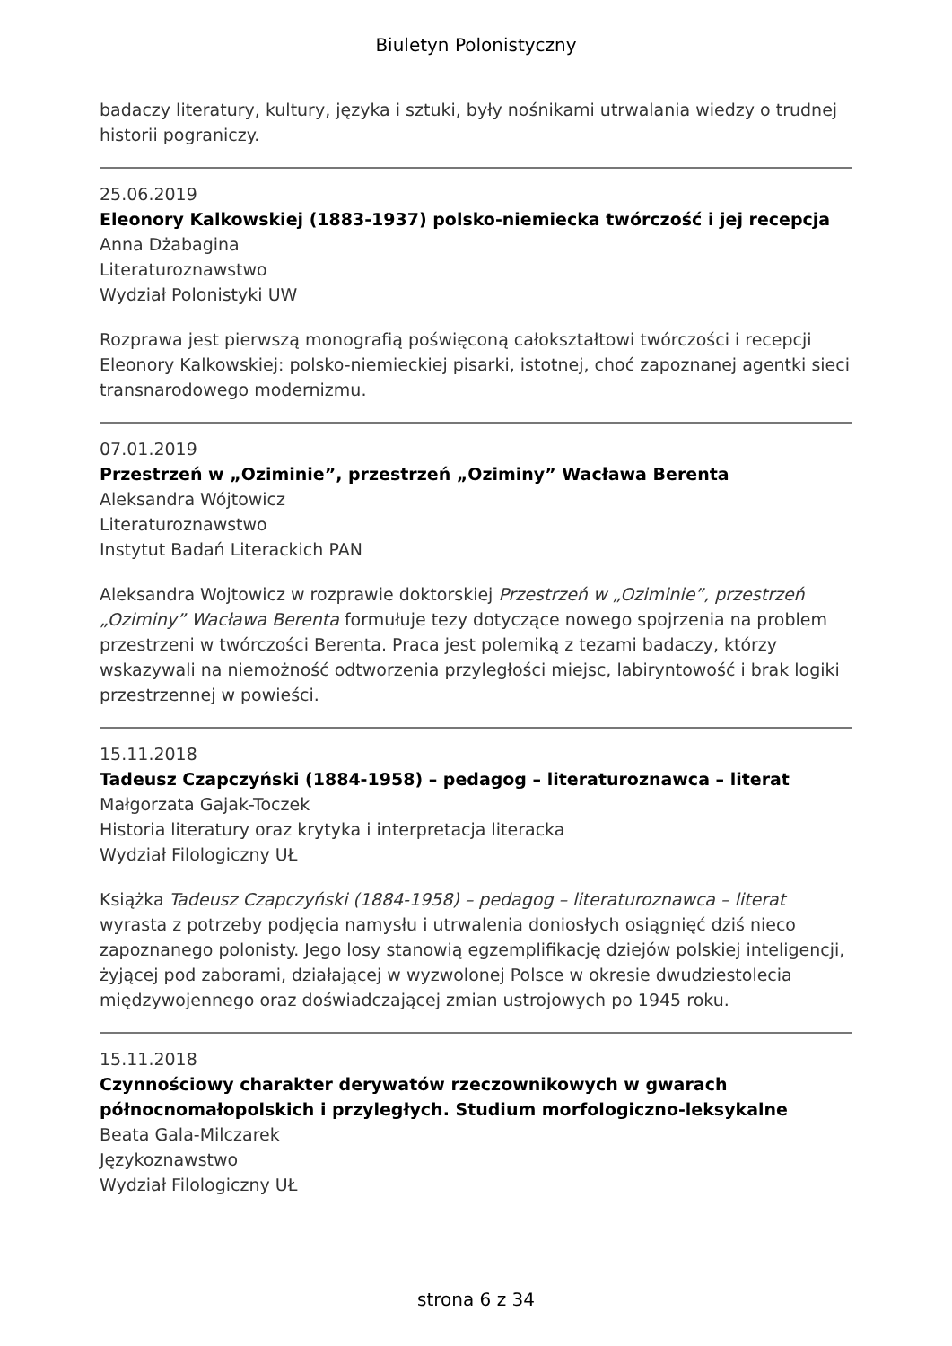Biuletyn Polonistyczny
badaczy literatury, kultury, języka i sztuki, były nośnikami utrwalania wiedzy o trudnej historii pograniczy.
25.06.2019
Eleonory Kalkowskiej (1883-1937) polsko-niemiecka twórczość i jej recepcja
Anna Dżabagina
Literaturoznawstwo
Wydział Polonistyki UW
Rozprawa jest pierwszą monografią poświęconą całokształtowi twórczości i recepcji Eleonory Kalkowskiej: polsko-niemieckiej pisarki, istotnej, choć zapoznanej agentki sieci transnarodowego modernizmu.
07.01.2019
Przestrzeń w „Oziminie”, przestrzeń „Oziminy” Wacława Berenta
Aleksandra Wójtowicz
Literaturoznawstwo
Instytut Badań Literackich PAN
Aleksandra Wojtowicz w rozprawie doktorskiej Przestrzeń w „Oziminie”, przestrzeń „Oziminy” Wacława Berenta formułuje tezy dotyczące nowego spojrzenia na problem przestrzeni w twórczości Berenta. Praca jest polemiką z tezami badaczy, którzy wskazywali na niemożność odtworzenia przyległości miejsc, labiryntowość i brak logiki przestrzennej w powieści.
15.11.2018
Tadeusz Czapczyński (1884-1958) – pedagog – literaturoznawca – literat
Małgorzata Gajak-Toczek
Historia literatury oraz krytyka i interpretacja literacka
Wydział Filologiczny UŁ
Książka Tadeusz Czapczyński (1884-1958) – pedagog – literaturoznawca – literat wyrasta z potrzeby podjęcia namysłu i utrwalenia doniosłych osiągnięć dziś nieco zapoznanego polonisty. Jego losy stanowią egzemplifikację dziejów polskiej inteligencji, żyjącej pod zaborami, działającej w wyzwolonej Polsce w okresie dwudziestolecia międzywojennego oraz doświadczającej zmian ustrojowych po 1945 roku.
15.11.2018
Czynnościowy charakter derywatów rzeczownikowych w gwarach północnomałopolskich i przyległych. Studium morfologiczno-leksykalne
Beata Gala-Milczarek
Językoznawstwo
Wydział Filologiczny UŁ
strona 6 z 34